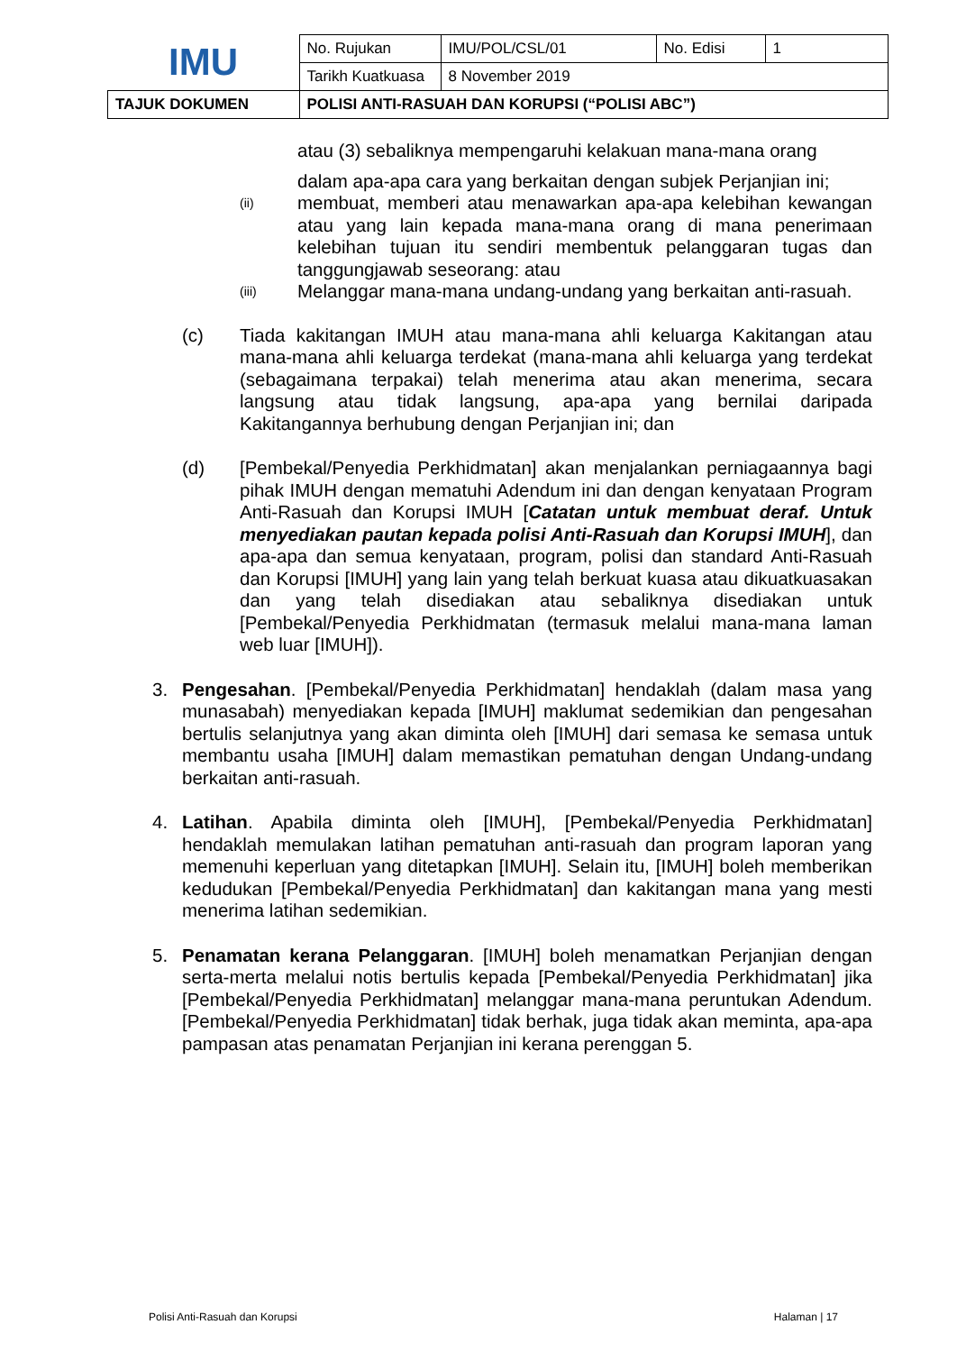| IMU | No. Rujukan | IMU/POL/CSL/01 | No. Edisi | 1 |
| | Tarikh Kuatkuasa | 8 November 2019 | | |
| TAJUK DOKUMEN | POLISI ANTI-RASUAH DAN KORUPSI (“POLISI ABC”) | | | |
atau (3) sebaliknya mempengaruhi kelakuan mana-mana orang
dalam apa-apa cara yang berkaitan dengan subjek Perjanjian ini;
(ii)
membuat, memberi atau menawarkan apa-apa kelebihan kewangan atau yang lain kepada mana-mana orang di mana penerimaan kelebihan tujuan itu sendiri membentuk pelanggaran tugas dan tanggungjawab seseorang: atau
(iii)
Melanggar mana-mana undang-undang yang berkaitan anti-rasuah.
(c) Tiada kakitangan IMUH atau mana-mana ahli keluarga Kakitangan atau mana-mana ahli keluarga terdekat (mana-mana ahli keluarga yang terdekat (sebagaimana terpakai) telah menerima atau akan menerima, secara langsung atau tidak langsung, apa-apa yang bernilai daripada Kakitangannya berhubung dengan Perjanjian ini; dan
(d) [Pembekal/Penyedia Perkhidmatan] akan menjalankan perniagaannya bagi pihak IMUH dengan mematuhi Adendum ini dan dengan kenyataan Program Anti-Rasuah dan Korupsi IMUH [Catatan untuk membuat deraf. Untuk menyediakan pautan kepada polisi Anti-Rasuah dan Korupsi IMUH], dan apa-apa dan semua kenyataan, program, polisi dan standard Anti-Rasuah dan Korupsi [IMUH] yang lain yang telah berkuat kuasa atau dikuatkuasakan dan yang telah disediakan atau sebaliknya disediakan untuk [Pembekal/Penyedia Perkhidmatan (termasuk melalui mana-mana laman web luar [IMUH]).
3. Pengesahan. [Pembekal/Penyedia Perkhidmatan] hendaklah (dalam masa yang munasabah) menyediakan kepada [IMUH] maklumat sedemikian dan pengesahan bertulis selanjutnya yang akan diminta oleh [IMUH] dari semasa ke semasa untuk membantu usaha [IMUH] dalam memastikan pematuhan dengan Undang-undang berkaitan anti-rasuah.
4. Latihan. Apabila diminta oleh [IMUH], [Pembekal/Penyedia Perkhidmatan] hendaklah memulakan latihan pematuhan anti-rasuah dan program laporan yang memenuhi keperluan yang ditetapkan [IMUH]. Selain itu, [IMUH] boleh memberikan kedudukan [Pembekal/Penyedia Perkhidmatan] dan kakitangan mana yang mesti menerima latihan sedemikian.
5. Penamatan kerana Pelanggaran. [IMUH] boleh menamatkan Perjanjian dengan serta-merta melalui notis bertulis kepada [Pembekal/Penyedia Perkhidmatan] jika [Pembekal/Penyedia Perkhidmatan] melanggar mana-mana peruntukan Adendum. [Pembekal/Penyedia Perkhidmatan] tidak berhak, juga tidak akan meminta, apa-apa pampasan atas penamatan Perjanjian ini kerana perenggan 5.
Polisi Anti-Rasuah dan Korupsi Halaman | 17